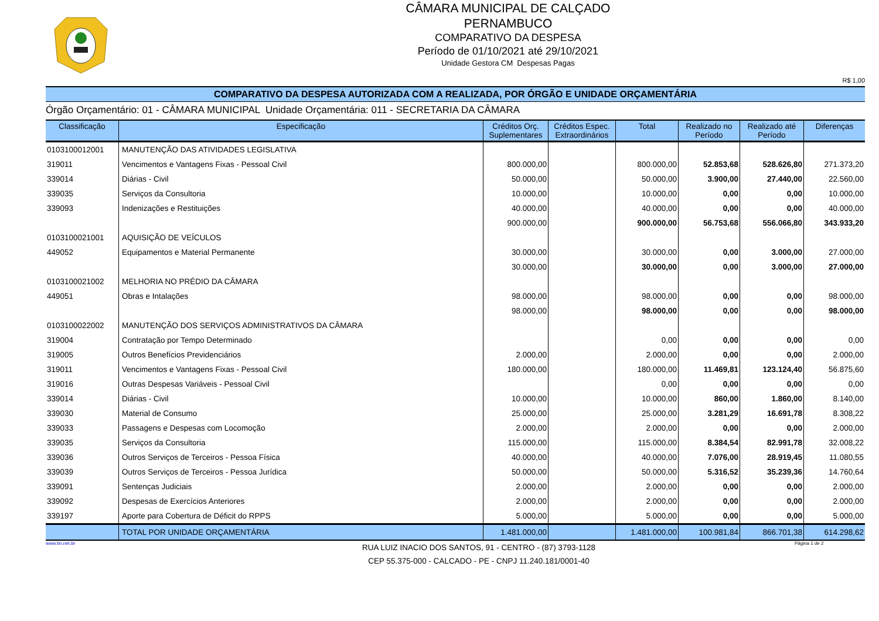CÂMARA MUNICIPAL DE CALÇADO
PERNAMBUCO
COMPARATIVO DA DESPESA
Período de 01/10/2021 até 29/10/2021
Unidade Gestora CM Despesas Pagas
R$ 1,00
COMPARATIVO DA DESPESA AUTORIZADA COM A REALIZADA, POR ÓRGÃO E UNIDADE ORÇAMENTÁRIA
Órgão Orçamentário: 01 - CÂMARA MUNICIPAL Unidade Orçamentária: 011 - SECRETARIA DA CÂMARA
| Classificação | Especificação | Créditos Orç. Suplementares | Créditos Espec. Extraordinários | Total | Realizado no Período | Realizado até Período | Diferenças |
| --- | --- | --- | --- | --- | --- | --- | --- |
| 0103100012001 | MANUTENÇÃO DAS ATIVIDADES LEGISLATIVA | | | | | | |
| 319011 | Vencimentos e Vantagens Fixas - Pessoal Civil | 800.000,00 | | 800.000,00 | 52.853,68 | 528.626,80 | 271.373,20 |
| 339014 | Diárias - Civil | 50.000,00 | | 50.000,00 | 3.900,00 | 27.440,00 | 22.560,00 |
| 339035 | Serviços da Consultoria | 10.000,00 | | 10.000,00 | 0,00 | 0,00 | 10.000,00 |
| 339093 | Indenizações e Restituições | 40.000,00 | | 40.000,00 | 0,00 | 0,00 | 40.000,00 |
| | | 900.000,00 | | 900.000,00 | 56.753,68 | 556.066,80 | 343.933,20 |
| 0103100021001 | AQUISIÇÃO DE VEÍCULOS | | | | | | |
| 449052 | Equipamentos e Material Permanente | 30.000,00 | | 30.000,00 | 0,00 | 3.000,00 | 27.000,00 |
| | | 30.000,00 | | 30.000,00 | 0,00 | 3.000,00 | 27.000,00 |
| 0103100021002 | MELHORIA NO PRÉDIO DA CÂMARA | | | | | | |
| 449051 | Obras e Intalações | 98.000,00 | | 98.000,00 | 0,00 | 0,00 | 98.000,00 |
| | | 98.000,00 | | 98.000,00 | 0,00 | 0,00 | 98.000,00 |
| 0103100022002 | MANUTENÇÃO DOS SERVIÇOS ADMINISTRATIVOS DA CÂMARA | | | | | | |
| 319004 | Contratação por Tempo Determinado | | | 0,00 | 0,00 | 0,00 | 0,00 |
| 319005 | Outros Benefícios Previdenciários | 2.000,00 | | 2.000,00 | 0,00 | 0,00 | 2.000,00 |
| 319011 | Vencimentos e Vantagens Fixas - Pessoal Civil | 180.000,00 | | 180.000,00 | 11.469,81 | 123.124,40 | 56.875,60 |
| 319016 | Outras Despesas Variáveis - Pessoal Civil | | | 0,00 | 0,00 | 0,00 | 0,00 |
| 339014 | Diárias - Civil | 10.000,00 | | 10.000,00 | 860,00 | 1.860,00 | 8.140,00 |
| 339030 | Material de Consumo | 25.000,00 | | 25.000,00 | 3.281,29 | 16.691,78 | 8.308,22 |
| 339033 | Passagens e Despesas com Locomoção | 2.000,00 | | 2.000,00 | 0,00 | 0,00 | 2.000,00 |
| 339035 | Serviços da Consultoria | 115.000,00 | | 115.000,00 | 8.384,54 | 82.991,78 | 32.008,22 |
| 339036 | Outros Serviços de Terceiros - Pessoa Física | 40.000,00 | | 40.000,00 | 7.076,00 | 28.919,45 | 11.080,55 |
| 339039 | Outros Serviços de Terceiros - Pessoa Jurídica | 50.000,00 | | 50.000,00 | 5.316,52 | 35.239,36 | 14.760,64 |
| 339091 | Sentenças Judiciais | 2.000,00 | | 2.000,00 | 0,00 | 0,00 | 2.000,00 |
| 339092 | Despesas de Exercícios Anteriores | 2.000,00 | | 2.000,00 | 0,00 | 0,00 | 2.000,00 |
| 339197 | Aporte para Cobertura de Déficit do RPPS | 5.000,00 | | 5.000,00 | 0,00 | 0,00 | 5.000,00 |
| | TOTAL POR UNIDADE ORÇAMENTÁRIA | 1.481.000,00 | | 1.481.000,00 | 100.981,84 | 866.701,38 | 614.298,62 |
www.tin.net.br
RUA LUIZ INACIO DOS SANTOS, 91 - CENTRO - (87) 3793-1128
CEP 55.375-000 - CALCADO - PE - CNPJ 11.240.181/0001-40
Página 1 de 2